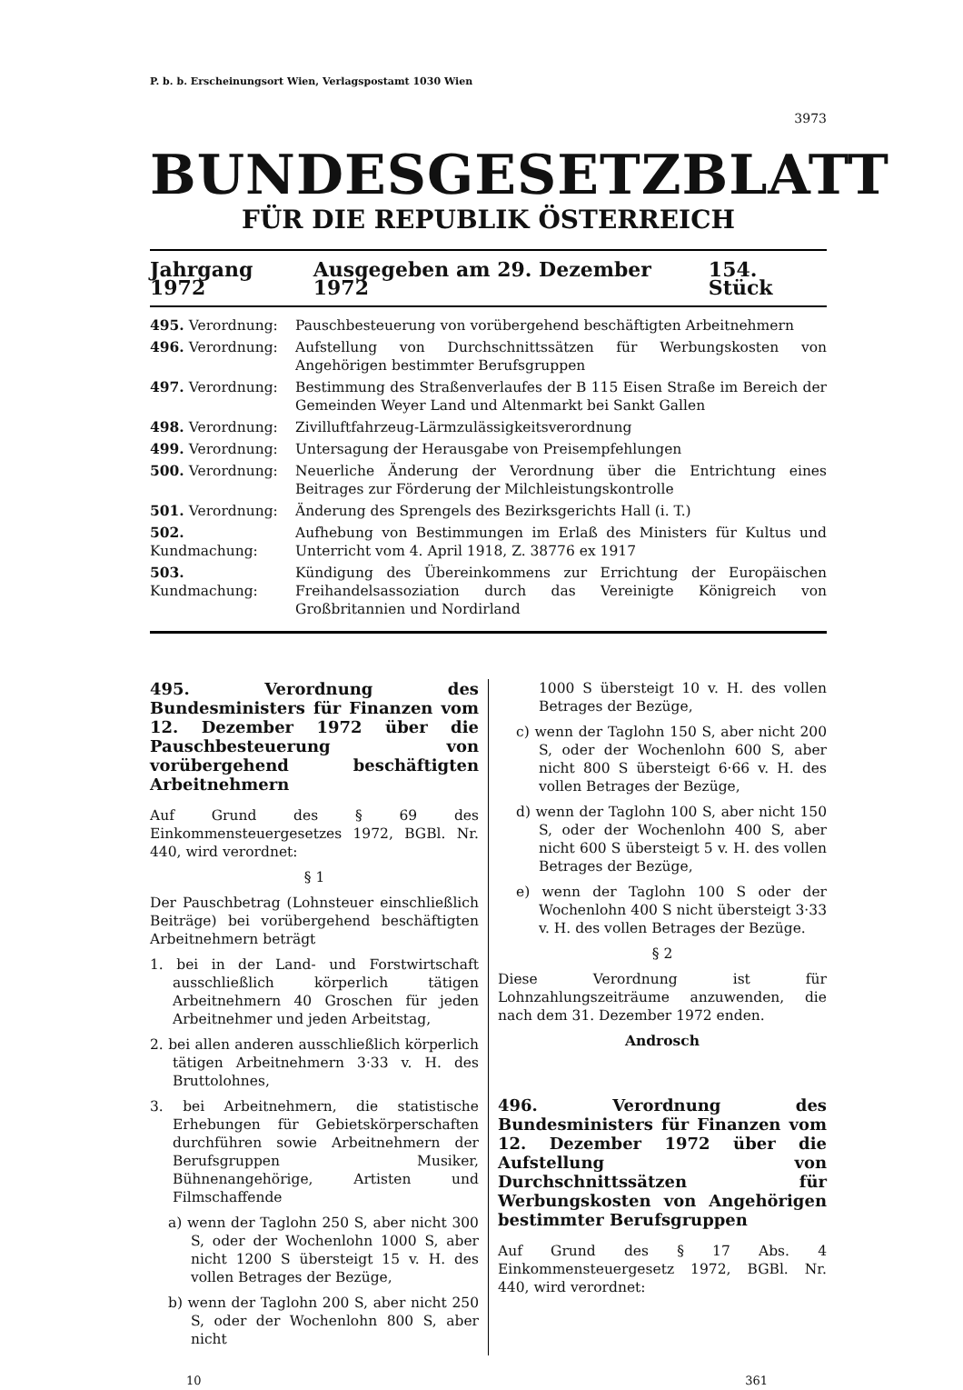P. b. b. Erscheinungsort Wien, Verlagspostamt 1030 Wien
3973
BUNDESGESETZBLATT
FÜR DIE REPUBLIK ÖSTERREICH
Jahrgang 1972 Ausgegeben am 29. Dezember 1972 154. Stück
495. Verordnung: Pauschbesteuerung von vorübergehend beschäftigten Arbeitnehmern
496. Verordnung: Aufstellung von Durchschnittssätzen für Werbungskosten von Angehörigen bestimmter Berufsgruppen
497. Verordnung: Bestimmung des Straßenverlaufes der B 115 Eisen Straße im Bereich der Gemeinden Weyer Land und Altenmarkt bei Sankt Gallen
498. Verordnung: Zivilluftfahrzeug-Lärmzulässigkeitsverordnung
499. Verordnung: Untersagung der Herausgabe von Preisempfehlungen
500. Verordnung: Neuerliche Änderung der Verordnung über die Entrichtung eines Beitrages zur Förderung der Milchleistungskontrolle
501. Verordnung: Änderung des Sprengels des Bezirksgerichts Hall (i. T.)
502. Kundmachung: Aufhebung von Bestimmungen im Erlaß des Ministers für Kultus und Unterricht vom 4. April 1918, Z. 38776 ex 1917
503. Kundmachung: Kündigung des Übereinkommens zur Errichtung der Europäischen Freihandelsassoziation durch das Vereinigte Königreich von Großbritannien und Nordirland
495. Verordnung des Bundesministers für Finanzen vom 12. Dezember 1972 über die Pauschbesteuerung von vorübergehend beschäftigten Arbeitnehmern
Auf Grund des § 69 des Einkommensteuergesetzes 1972, BGBl. Nr. 440, wird verordnet:
§ 1
Der Pauschbetrag (Lohnsteuer einschließlich Beiträge) bei vorübergehend beschäftigten Arbeitnehmern beträgt
1. bei in der Land- und Forstwirtschaft ausschließlich körperlich tätigen Arbeitnehmern 40 Groschen für jeden Arbeitnehmer und jeden Arbeitstag,
2. bei allen anderen ausschließlich körperlich tätigen Arbeitnehmern 3·33 v. H. des Bruttolohnes,
3. bei Arbeitnehmern, die statistische Erhebungen für Gebietskörperschaften durchführen sowie Arbeitnehmern der Berufsgruppen Musiker, Bühnenangehörige, Artisten und Filmschaffende
a) wenn der Taglohn 250 S, aber nicht 300 S, oder der Wochenlohn 1000 S, aber nicht 1200 S übersteigt 15 v. H. des vollen Betrages der Bezüge,
b) wenn der Taglohn 200 S, aber nicht 250 S, oder der Wochenlohn 800 S, aber nicht
1000 S übersteigt 10 v. H. des vollen Betrages der Bezüge,
c) wenn der Taglohn 150 S, aber nicht 200 S, oder der Wochenlohn 600 S, aber nicht 800 S übersteigt 6·66 v. H. des vollen Betrages der Bezüge,
d) wenn der Taglohn 100 S, aber nicht 150 S, oder der Wochenlohn 400 S, aber nicht 600 S übersteigt 5 v. H. des vollen Betrages der Bezüge,
e) wenn der Taglohn 100 S oder der Wochenlohn 400 S nicht übersteigt 3·33 v. H. des vollen Betrages der Bezüge.
§ 2
Diese Verordnung ist für Lohnzahlungszeiträume anzuwenden, die nach dem 31. Dezember 1972 enden.
Androsch
496. Verordnung des Bundesministers für Finanzen vom 12. Dezember 1972 über die Aufstellung von Durchschnittssätzen für Werbungskosten von Angehörigen bestimmter Berufsgruppen
Auf Grund des § 17 Abs. 4 Einkommensteuergesetz 1972, BGBl. Nr. 440, wird verordnet:
10 361